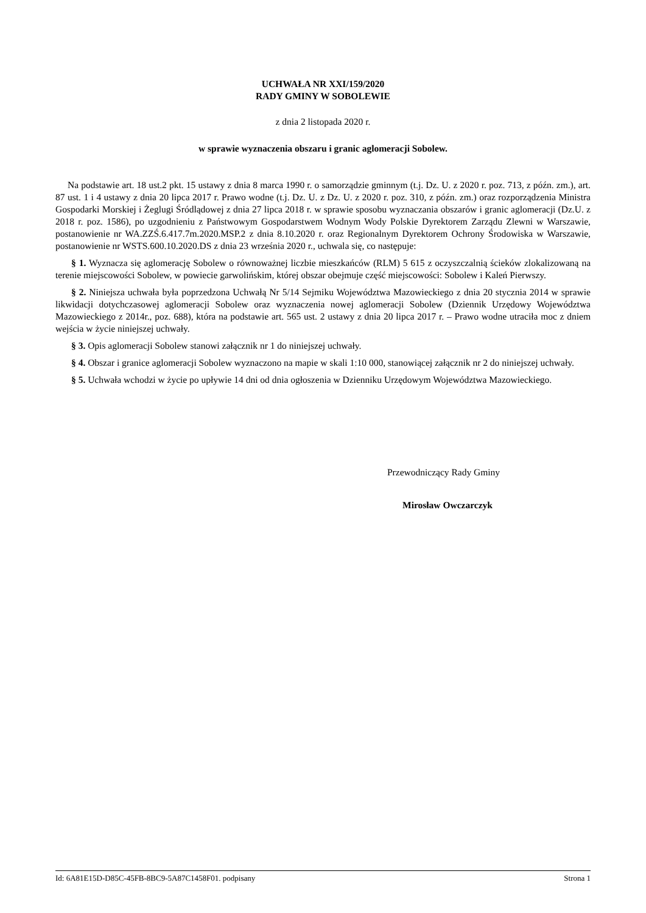UCHWAŁA NR XXI/159/2020
RADY GMINY W SOBOLEWIE
z dnia 2 listopada 2020 r.
w sprawie wyznaczenia obszaru i granic aglomeracji Sobolew.
Na podstawie art. 18 ust.2 pkt. 15 ustawy z dnia 8 marca 1990 r. o samorządzie gminnym (t.j. Dz. U. z 2020 r. poz. 713, z późn. zm.), art. 87 ust. 1 i 4 ustawy z dnia 20 lipca 2017 r. Prawo wodne (t.j. Dz. U. z Dz. U. z 2020 r. poz. 310, z późn. zm.) oraz rozporządzenia Ministra Gospodarki Morskiej i Żeglugi Śródlądowej z dnia 27 lipca 2018 r. w sprawie sposobu wyznaczania obszarów i granic aglomeracji (Dz.U. z 2018 r. poz. 1586), po uzgodnieniu z Państwowym Gospodarstwem Wodnym Wody Polskie Dyrektorem Zarządu Zlewni w Warszawie, postanowienie nr WA.ZZŚ.6.417.7m.2020.MSP.2 z dnia 8.10.2020 r. oraz Regionalnym Dyrektorem Ochrony Środowiska w Warszawie, postanowienie nr WSTS.600.10.2020.DS z dnia 23 września 2020 r., uchwala się, co następuje:
§ 1. Wyznacza się aglomerację Sobolew o równoważnej liczbie mieszkańców (RLM) 5 615 z oczyszczalnią ścieków zlokalizowaną na terenie miejscowości Sobolew, w powiecie garwolińskim, której obszar obejmuje część miejscowości: Sobolew i Kaleń Pierwszy.
§ 2. Niniejsza uchwała była poprzedzona Uchwałą Nr 5/14 Sejmiku Województwa Mazowieckiego z dnia 20 stycznia 2014 w sprawie likwidacji dotychczasowej aglomeracji Sobolew oraz wyznaczenia nowej aglomeracji Sobolew (Dziennik Urzędowy Województwa Mazowieckiego z 2014r., poz. 688), która na podstawie art. 565 ust. 2 ustawy z dnia 20 lipca 2017 r. – Prawo wodne utraciła moc z dniem wejścia w życie niniejszej uchwały.
§ 3. Opis aglomeracji Sobolew stanowi załącznik nr 1 do niniejszej uchwały.
§ 4. Obszar i granice aglomeracji Sobolew wyznaczono na mapie w skali 1:10 000, stanowiącej załącznik nr 2 do niniejszej uchwały.
§ 5. Uchwała wchodzi w życie po upływie 14 dni od dnia ogłoszenia w Dzienniku Urzędowym Województwa Mazowieckiego.
Przewodniczący Rady Gminy
Mirosław Owczarczyk
Id: 6A81E15D-D85C-45FB-8BC9-5A87C1458F01. podpisany Strona 1